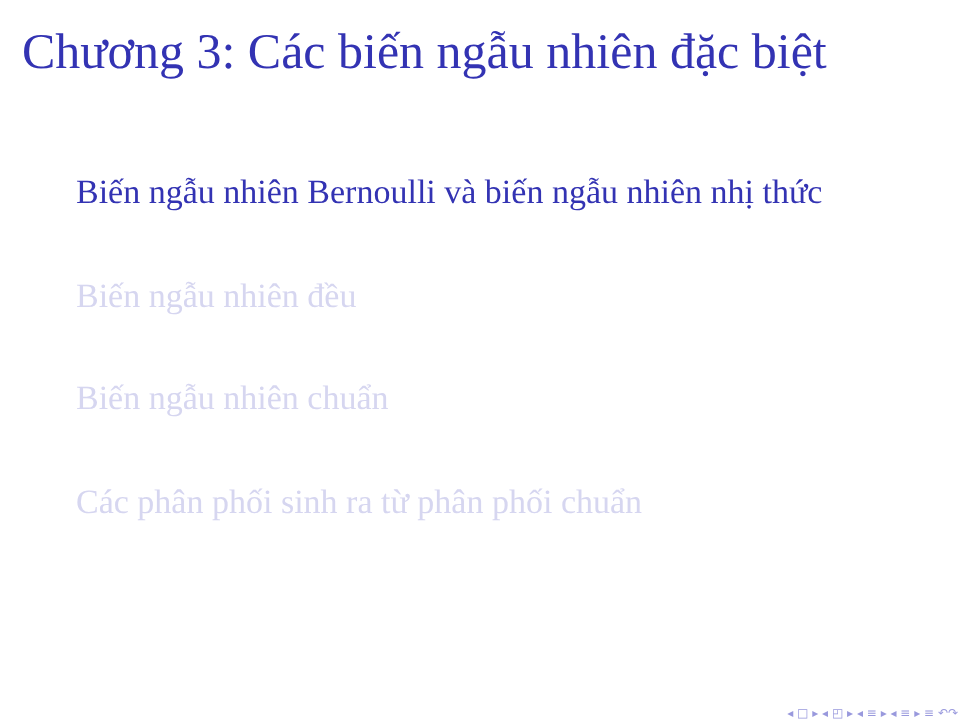Chương 3: Các biến ngẫu nhiên đặc biệt
Biến ngẫu nhiên Bernoulli và biến ngẫu nhiên nhị thức
Biến ngẫu nhiên đều
Biến ngẫu nhiên chuẩn
Các phân phối sinh ra từ phân phối chuẩn
◂ □ ▸ ◂ ◰ ▸ ◂ ≡ ▸ ◂ ≡ ▸ ≡ ↶↷